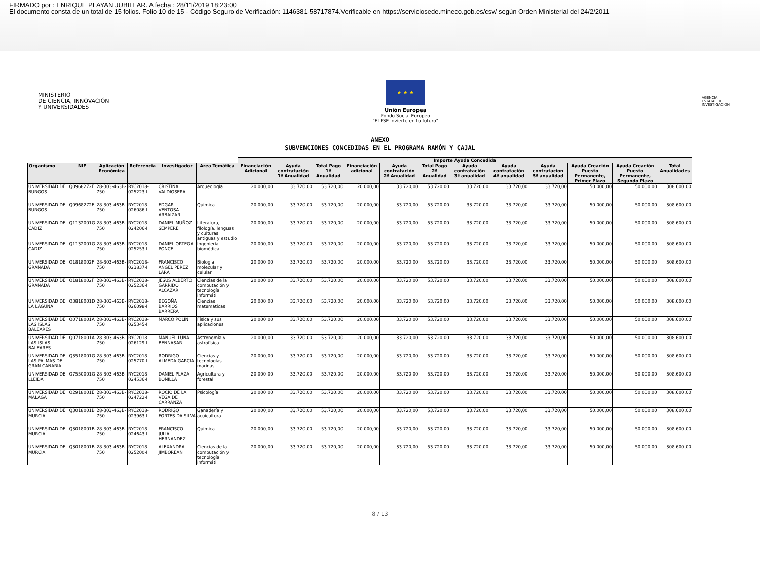FIRMADO por : ENRIQUE PLAYAN JUBILLAR. A fecha : 28/11/2019 18:23:00
El documento consta de un total de 15 folios. Folio 10 de 15 - Código Seguro de Verificación: 1146381-58717874.Verificable en https://serviciosede.mineco.gob.es/csv/ según Orden Ministerial del 24/2/2011
MINISTERIO
DE CIENCIA, INNOVACIÓN
Y UNIVERSIDADES
★ ★ ★
Unión Europea
Fondo Social Europeo
"El FSE invierte en tu futuro"
AGENCIA
ESTATAL DE
INVESTIGACIÓN
ANEXO
SUBVENCIONES CONCEDIDAS EN EL PROGRAMA RAMÓN Y CAJAL
| | | | | | | Importe Ayuda Concedida | | | | | | | | | | | |
| --- | --- | --- | --- | --- | --- | --- | --- | --- | --- | --- | --- | --- | --- | --- | --- | --- | --- |
| Organismo | NIF | Aplicación Económica | Referencia | Investigador | Area Temática | Financiación Adicional | Ayuda contratación 1ª Anualidad | Total Pago 1ª Anualidad | Financiación adicional | Ayuda contratación 2ª Anualidad | Total Pago 2ª Anualidad | Ayuda contratación 3ª anualidad | Ayuda contratación 4ª anualidad | Ayuda contratacion 5ª anualidad | Ayuda Creación Puesto Permanente, Primer Plazo | Ayuda Creación Puesto Permanente, Segundo Plazo | Total Anualidades |
| UNIVERSIDAD DE BURGOS | Q0968272E | 28-303-463B-750 | RYC2018-025223-I | CRISTINA VALDIOSERA | Arqueología | 20.000,00 | 33.720,00 | 53.720,00 | 20.000,00 | 33.720,00 | 53.720,00 | 33.720,00 | 33.720,00 | 33.720,00 | 50.000,00 | 50.000,00 | 308.600,00 |
| UNIVERSIDAD DE BURGOS | Q0968272E | 28-303-463B-750 | RYC2018-026086-I | EDGAR VENTOSA ARBAIZAR | Química | 20.000,00 | 33.720,00 | 53.720,00 | 20.000,00 | 33.720,00 | 53.720,00 | 33.720,00 | 33.720,00 | 33.720,00 | 50.000,00 | 50.000,00 | 308.600,00 |
| UNIVERSIDAD DE CADIZ | Q1132001G | 28-303-463B-750 | RYC2018-024206-I | DANIEL MUÑOZ SEMPERE | Literatura, filología, lenguas y culturas antiguas y estudio | 20.000,00 | 33.720,00 | 53.720,00 | 20.000,00 | 33.720,00 | 53.720,00 | 33.720,00 | 33.720,00 | 33.720,00 | 50.000,00 | 50.000,00 | 308.600,00 |
| UNIVERSIDAD DE CADIZ | Q1132001G | 28-303-463B-750 | RYC2018-025253-I | DANIEL ORTEGA PONCE | Ingeniería biomédica | 20.000,00 | 33.720,00 | 53.720,00 | 20.000,00 | 33.720,00 | 53.720,00 | 33.720,00 | 33.720,00 | 33.720,00 | 50.000,00 | 50.000,00 | 308.600,00 |
| UNIVERSIDAD DE GRANADA | Q1818002F | 28-303-463B-750 | RYC2018-023837-I | FRANCISCO ANGEL PEREZ LARA | Biología molecular y celular | 20.000,00 | 33.720,00 | 53.720,00 | 20.000,00 | 33.720,00 | 53.720,00 | 33.720,00 | 33.720,00 | 33.720,00 | 50.000,00 | 50.000,00 | 308.600,00 |
| UNIVERSIDAD DE GRANADA | Q1818002F | 28-303-463B-750 | RYC2018-025236-I | JESUS ALBERTO GARRIDO ALCAZAR | Ciencias de la computación y tecnología informáti | 20.000,00 | 33.720,00 | 53.720,00 | 20.000,00 | 33.720,00 | 53.720,00 | 33.720,00 | 33.720,00 | 33.720,00 | 50.000,00 | 50.000,00 | 308.600,00 |
| UNIVERSIDAD DE LA LAGUNA | Q3818001D | 28-303-463B-750 | RYC2018-026098-I | BEGOÑA BARRIOS BARRERA | Ciencias matemáticas | 20.000,00 | 33.720,00 | 53.720,00 | 20.000,00 | 33.720,00 | 53.720,00 | 33.720,00 | 33.720,00 | 33.720,00 | 50.000,00 | 50.000,00 | 308.600,00 |
| UNIVERSIDAD DE LAS ISLAS BALEARES | Q0718001A | 28-303-463B-750 | RYC2018-025345-I | MARCO POLIN | Física y sus aplicaciones | 20.000,00 | 33.720,00 | 53.720,00 | 20.000,00 | 33.720,00 | 53.720,00 | 33.720,00 | 33.720,00 | 33.720,00 | 50.000,00 | 50.000,00 | 308.600,00 |
| UNIVERSIDAD DE LAS ISLAS BALEARES | Q0718001A | 28-303-463B-750 | RYC2018-026129-I | MANUEL LUNA BENNASAR | Astronomía y astrofísica | 20.000,00 | 33.720,00 | 53.720,00 | 20.000,00 | 33.720,00 | 53.720,00 | 33.720,00 | 33.720,00 | 33.720,00 | 50.000,00 | 50.000,00 | 308.600,00 |
| UNIVERSIDAD DE LAS PALMAS DE GRAN CANARIA | Q3518001G | 28-303-463B-750 | RYC2018-025770-I | RODRIGO ALMEDA GARCIA | Ciencias y tecnologías marinas | 20.000,00 | 33.720,00 | 53.720,00 | 20.000,00 | 33.720,00 | 53.720,00 | 33.720,00 | 33.720,00 | 33.720,00 | 50.000,00 | 50.000,00 | 308.600,00 |
| UNIVERSIDAD DE LLEIDA | Q7550001G | 28-303-463B-750 | RYC2018-024536-I | DANIEL PLAZA BONILLA | Agricultura y forestal | 20.000,00 | 33.720,00 | 53.720,00 | 20.000,00 | 33.720,00 | 53.720,00 | 33.720,00 | 33.720,00 | 33.720,00 | 50.000,00 | 50.000,00 | 308.600,00 |
| UNIVERSIDAD DE MALAGA | Q2918001E | 28-303-463B-750 | RYC2018-024722-I | ROCIO DE LA VEGA DE CARRANZA | Psicología | 20.000,00 | 33.720,00 | 53.720,00 | 20.000,00 | 33.720,00 | 53.720,00 | 33.720,00 | 33.720,00 | 33.720,00 | 50.000,00 | 50.000,00 | 308.600,00 |
| UNIVERSIDAD DE MURCIA | Q3018001B | 28-303-463B-750 | RYC2018-023963-I | RODRIGO FORTES DA SILVA | Ganadería y acuicultura | 20.000,00 | 33.720,00 | 53.720,00 | 20.000,00 | 33.720,00 | 53.720,00 | 33.720,00 | 33.720,00 | 33.720,00 | 50.000,00 | 50.000,00 | 308.600,00 |
| UNIVERSIDAD DE MURCIA | Q3018001B | 28-303-463B-750 | RYC2018-024643-I | FRANCISCO JULIA HERNANDEZ | Química | 20.000,00 | 33.720,00 | 53.720,00 | 20.000,00 | 33.720,00 | 53.720,00 | 33.720,00 | 33.720,00 | 33.720,00 | 50.000,00 | 50.000,00 | 308.600,00 |
| UNIVERSIDAD DE MURCIA | Q3018001B | 28-303-463B-750 | RYC2018-025200-I | ALEXANDRA JIMBOREAN | Ciencias de la computación y tecnología informáti | 20.000,00 | 33.720,00 | 53.720,00 | 20.000,00 | 33.720,00 | 53.720,00 | 33.720,00 | 33.720,00 | 33.720,00 | 50.000,00 | 50.000,00 | 308.600,00 |
8 / 13